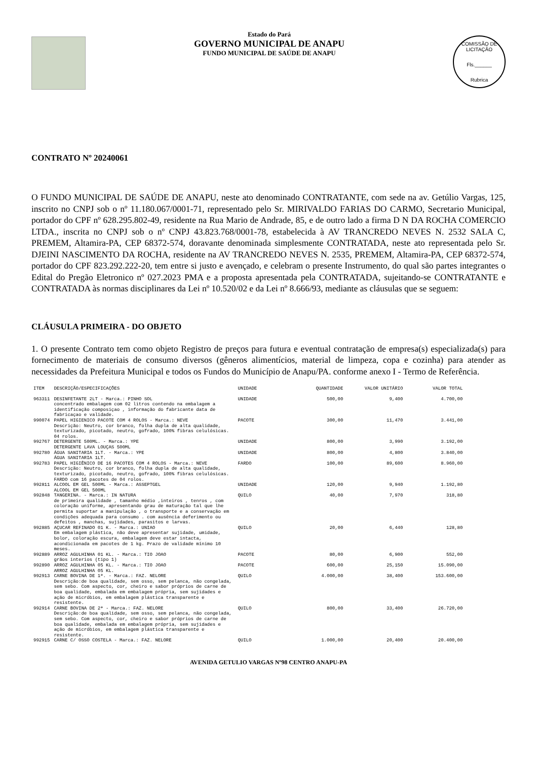Estado do Pará
GOVERNO MUNICIPAL DE ANAPU
FUNDO MUNICIPAL DE SAÚDE DE ANAPU
COMISSÃO DE LICITAÇÃO
Fls.______
Rubrica
CONTRATO Nº 20240061
O FUNDO MUNICIPAL DE SAÚDE DE ANAPU, neste ato denominado CONTRATANTE, com sede na av. Getúlio Vargas, 125, inscrito no CNPJ sob o nº 11.180.067/0001-71, representado pelo Sr. MIRIVALDO FARIAS DO CARMO, Secretario Municipal, portador do CPF nº 628.295.802-49, residente na Rua Mario de Andrade, 85, e de outro lado a firma D N DA ROCHA COMERCIO LTDA., inscrita no CNPJ sob o nº CNPJ 43.823.768/0001-78, estabelecida à AV TRANCREDO NEVES N. 2532 SALA C, PREMEM, Altamira-PA, CEP 68372-574, doravante denominada simplesmente CONTRATADA, neste ato representada pelo Sr. DJEINI NASCIMENTO DA ROCHA, residente na AV TRANCREDO NEVES N. 2535, PREMEM, Altamira-PA, CEP 68372-574, portador do CPF 823.292.222-20, tem entre si justo e avençado, e celebram o presente Instrumento, do qual são partes integrantes o Edital do Pregão Eletronico nº 027.2023 PMA e a proposta apresentada pela CONTRATADA, sujeitando-se CONTRATANTE e CONTRATADA às normas disciplinares da Lei nº 10.520/02 e da Lei nº 8.666/93, mediante as cláusulas que se seguem:
CLÁUSULA PRIMEIRA - DO OBJETO
1. O presente Contrato tem como objeto Registro de preços para futura e eventual contratação de empresa(s) especializada(s) para fornecimento de materiais de consumo diversos (gêneros alimentícios, material de limpeza, copa e cozinha) para atender as necessidades da Prefeitura Municipal e todos os Fundos do Município de Anapu/PA. conforme anexo I - Termo de Referência.
| ITEM | DESCRIÇÃO/ESPECIFICAÇÕES | UNIDADE | QUANTIDADE | VALOR UNITÁRIO | VALOR TOTAL |
| --- | --- | --- | --- | --- | --- |
| 963311 | DESINFETANTE 2LT - Marca.: PINHO SOL concentrado embalagem com 02 litros contendo na embalagem a identificação composiçao , informação do fabricante data de fabricaçao e validade. | UNIDADE | 500,00 | 9,400 | 4.700,00 |
| 990074 | PAPEL HIGIENICO PACOTE COM 4 ROLOS - Marca.: NEVE Descrição: Neutro, cor branco, folha dupla de alta qualidade, texturizado, picotado, neutro, gofrado, 100% fibras celulósicas. 04 rolos. | PACOTE | 300,00 | 11,470 | 3.441,00 |
| 992767 | DETERGENTE 500ML. - Marca.: YPE DETERGENTE LAVA LOUÇAS 500ML | UNIDADE | 800,00 | 3,990 | 3.192,00 |
| 992780 | ÁGUA SANITARIA 1LT. - Marca.: YPE ÁGUA SANITARIA 1LT. | UNIDADE | 800,00 | 4,800 | 3.840,00 |
| 992783 | PAPEL HIGIÊNICO DE 16 PACOTES COM 4 ROLOS - Marca.: NEVE Descrição: Neutro, cor branco, folha dupla de alta qualidade, texturizado, picotado, neutro, gofrado, 100% fibras celulósicas. FARDO com 16 pacotes de 04 rolos. | FARDO | 100,00 | 89,600 | 8.960,00 |
| 992811 | ALCOOL EM GEL 500ML - Marca.: ASSEPTGEL ALCOOL EM GEL 500ML | UNIDADE | 120,00 | 9,940 | 1.192,80 |
| 992848 | TANGERINA. - Marca.: IN NATURA de primeira qualidade , tamanho médio ,inteiros , tenros , com coloração uniforme, apresentando grau de maturação tal que lhe permita suportar a manipulação , o transporte e a conservação em condições adequada para consumo . com ausência deferimento ou defeitos , manchas, sujidades, parasitos e larvas. | QUILO | 40,00 | 7,970 | 318,80 |
| 992885 | AÇUCAR REFINADO 01 K. - Marca.: UNIAO Em embalagem plástica, não deve apresentar sujidade, umidade, bolor, coloração escura, embalagem deve estar intacta, acondicionada em pacotes de 1 kg. Prazo de validade mínimo 10 meses. | QUILO | 20,00 | 6,440 | 128,80 |
| 992889 | ARROZ AGULHINHA 01 KL. - Marca.: TIO JOAO grãos interios (tipo 1) | PACOTE | 80,00 | 6,900 | 552,00 |
| 992890 | ARROZ AGULHINHA 05 KL. - Marca.: TIO JOAO ARROZ AGULHINHA 05 KL. | PACOTE | 600,00 | 25,150 | 15.090,00 |
| 992913 | CARNE BOVINA DE 1ª. - Marca.: FAZ. NELORE Descrição:de boa qualidade, sem osso, sem pelanca, não congelada, sem sebo. Com aspecto, cor, cheiro e sabor próprios de carne de boa qualidade, embalada em embalagem própria, sem sujidades e ação de micróbios, em embalagem plástica transparente e resistente. | QUILO | 4.000,00 | 38,400 | 153.600,00 |
| 992914 | CARNE BOVINA DE 2ª - Marca.: FAZ. NELORE Descrição:de boa qualidade, sem osso, sem pelanca, não congelada, sem sebo. Com aspecto, cor, cheiro e sabor próprios de carne de boa qualidade, embalada em embalagem própria, sem sujidades e ação de micróbios, em embalagem plástica transparente e resistente. | QUILO | 800,00 | 33,400 | 26.720,00 |
| 992915 | CARNE C/ OSSO COSTELA - Marca.: FAZ. NELORE | QUILO | 1.000,00 | 20,400 | 20.400,00 |
AVENIDA GETULIO VARGAS Nº98 CENTRO ANAPU-PA